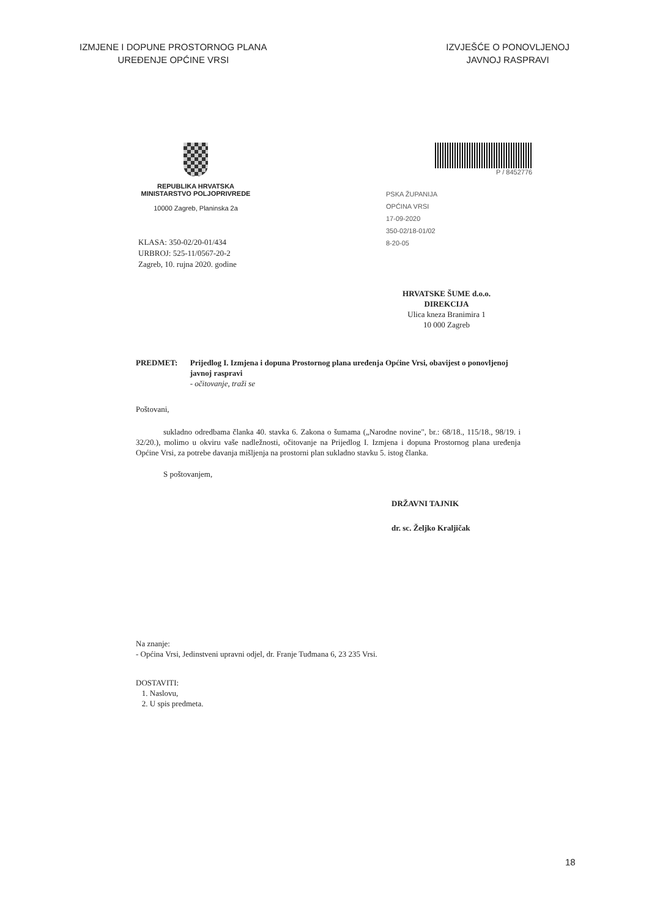IZMJENE I DOPUNE PROSTORNOG PLANA
UREĐENJE OPĆINE VRSI
IZVJEŠĆE O PONOVLJENOJ
JAVNOJ RASPRAVI
REPUBLIKA HRVATSKA
MINISTARSTVO POLJOPRIVREDE
10000 Zagreb, Planinska 2a
P / 8452776
PSKA ŽUPANIJA
OPĆINA VRSI
17-09-2020
350-02/18-01/02
8-20-05
KLASA: 350-02/20-01/434
URBROJ: 525-11/0567-20-2
Zagreb, 10. rujna 2020. godine
HRVATSKE ŠUME d.o.o.
DIREKCIJA
Ulica kneza Branimira 1
10 000 Zagreb
PREDMET: Prijedlog I. Izmjena i dopuna Prostornog plana uređenja Općine Vrsi, obavijest o ponovljenoj javnoj raspravi
- očitovanje, traži se
Poštovani,
sukladno odredbama članka 40. stavka 6. Zakona o šumama („Narodne novine", br.: 68/18., 115/18., 98/19. i 32/20.), molimo u okviru vaše nadležnosti, očitovanje na Prijedlog I. Izmjena i dopuna Prostornog plana uređenja Općine Vrsi, za potrebe davanja mišljenja na prostorni plan sukladno stavku 5. istog članka.
S poštovanjem,
DRŽAVNI TAJNIK
dr. sc. Željko Kraljičak
Na znanje:
- Općina Vrsi, Jedinstveni upravni odjel, dr. Franje Tuđmana 6, 23 235 Vrsi.
DOSTAVITI:
1. Naslovu,
2. U spis predmeta.
18